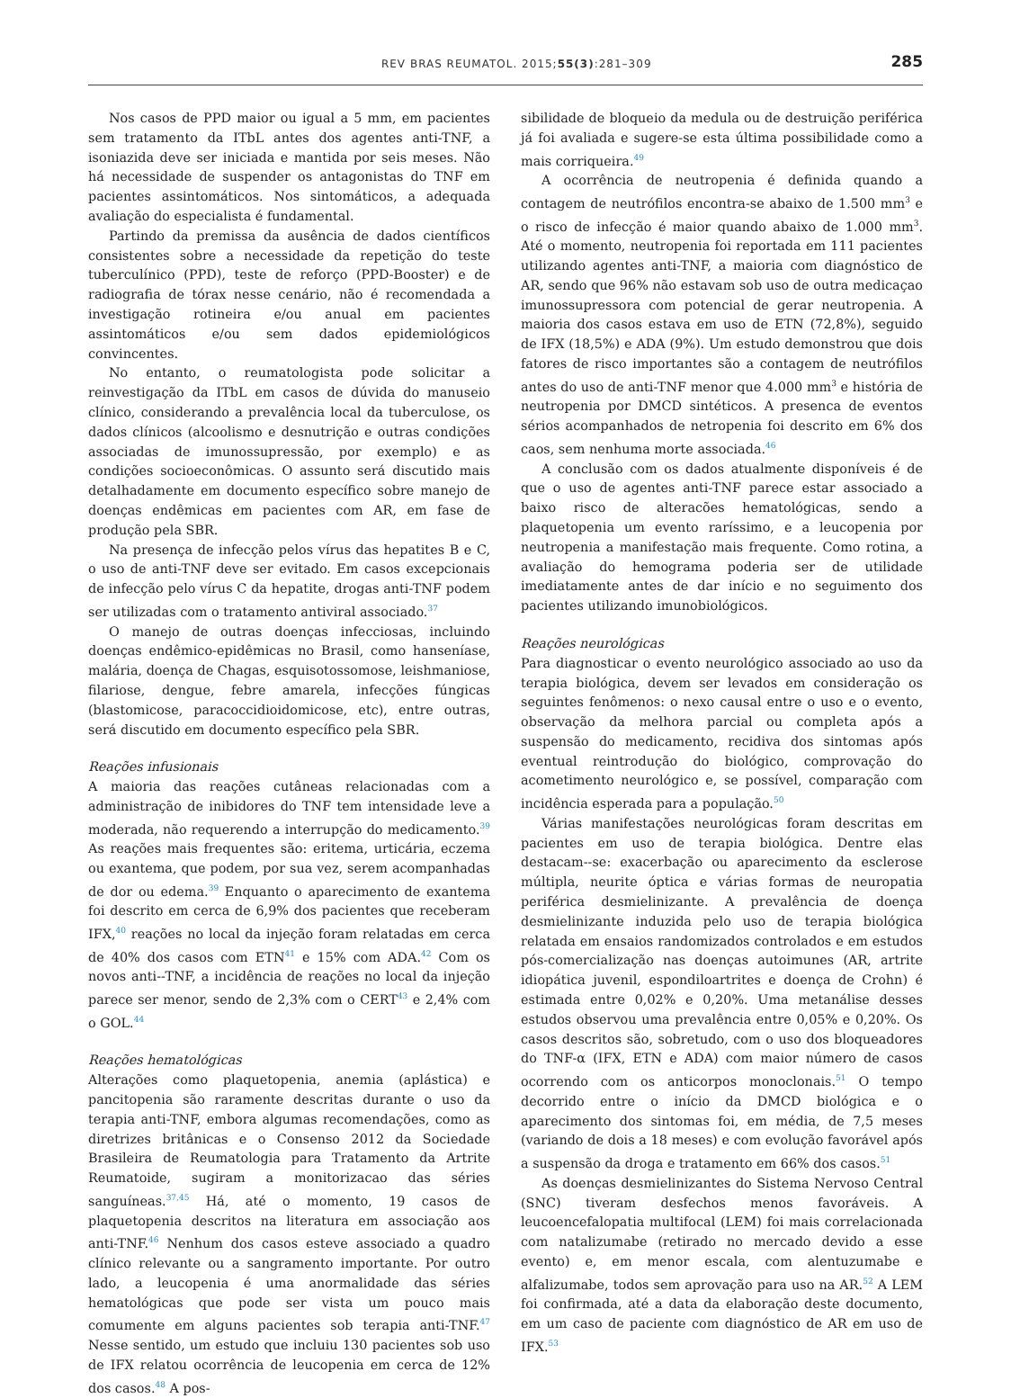REV BRAS REUMATOL. 2015;55(3):281–309 285
Nos casos de PPD maior ou igual a 5 mm, em pacientes sem tratamento da ITbL antes dos agentes anti-TNF, a isoniazida deve ser iniciada e mantida por seis meses. Não há necessidade de suspender os antagonistas do TNF em pacientes assintomáticos. Nos sintomáticos, a adequada avaliação do especialista é fundamental.
Partindo da premissa da ausência de dados científicos consistentes sobre a necessidade da repetição do teste tuberculínico (PPD), teste de reforço (PPD-Booster) e de radiografia de tórax nesse cenário, não é recomendada a investigação rotineira e/ou anual em pacientes assintomáticos e/ou sem dados epidemiológicos convincentes.
No entanto, o reumatologista pode solicitar a reinvestigação da ITbL em casos de dúvida do manuseio clínico, considerando a prevalência local da tuberculose, os dados clínicos (alcoolismo e desnutrição e outras condições associadas de imunossupressão, por exemplo) e as condições socioeconômicas. O assunto será discutido mais detalhadamente em documento específico sobre manejo de doenças endêmicas em pacientes com AR, em fase de produção pela SBR.
Na presença de infecção pelos vírus das hepatites B e C, o uso de anti-TNF deve ser evitado. Em casos excepcionais de infecção pelo vírus C da hepatite, drogas anti-TNF podem ser utilizadas com o tratamento antiviral associado.<sup>37</sup>
O manejo de outras doenças infecciosas, incluindo doenças endêmico-epidêmicas no Brasil, como hanseníase, malária, doença de Chagas, esquisotossomose, leishmaniose, filariose, dengue, febre amarela, infecções fúngicas (blastomicose, paracoccidioidomicose, etc), entre outras, será discutido em documento específico pela SBR.
Reações infusionais
A maioria das reações cutâneas relacionadas com a administração de inibidores do TNF tem intensidade leve a moderada, não requerendo a interrupção do medicamento.<sup>39</sup> As reações mais frequentes são: eritema, urticária, eczema ou exantema, que podem, por sua vez, serem acompanhadas de dor ou edema.<sup>39</sup> Enquanto o aparecimento de exantema foi descrito em cerca de 6,9% dos pacientes que receberam IFX,<sup>40</sup> reações no local da injeção foram relatadas em cerca de 40% dos casos com ETN<sup>41</sup> e 15% com ADA.<sup>42</sup> Com os novos anti--TNF, a incidência de reações no local da injeção parece ser menor, sendo de 2,3% com o CERT<sup>43</sup> e 2,4% com o GOL.<sup>44</sup>
Reações hematológicas
Alterações como plaquetopenia, anemia (aplástica) e pancitopenia são raramente descritas durante o uso da terapia anti-TNF, embora algumas recomendações, como as diretrizes britânicas e o Consenso 2012 da Sociedade Brasileira de Reumatologia para Tratamento da Artrite Reumatoide, sugiram a monitorizacao das séries sanguíneas.<sup>37,45</sup> Há, até o momento, 19 casos de plaquetopenia descritos na literatura em associação aos anti-TNF.<sup>46</sup> Nenhum dos casos esteve associado a quadro clínico relevante ou a sangramento importante. Por outro lado, a leucopenia é uma anormalidade das séries hematológicas que pode ser vista um pouco mais comumente em alguns pacientes sob terapia anti-TNF.<sup>47</sup> Nesse sentido, um estudo que incluiu 130 pacientes sob uso de IFX relatou ocorrência de leucopenia em cerca de 12% dos casos.<sup>48</sup> A pos-
sibilidade de bloqueio da medula ou de destruição periférica já foi avaliada e sugere-se esta última possibilidade como a mais corriqueira.<sup>49</sup>
A ocorrência de neutropenia é definida quando a contagem de neutrófilos encontra-se abaixo de 1.500 mm<sup>3</sup> e o risco de infecção é maior quando abaixo de 1.000 mm<sup>3</sup>. Até o momento, neutropenia foi reportada em 111 pacientes utilizando agentes anti-TNF, a maioria com diagnóstico de AR, sendo que 96% não estavam sob uso de outra medicaçao imunossupressora com potencial de gerar neutropenia. A maioria dos casos estava em uso de ETN (72,8%), seguido de IFX (18,5%) e ADA (9%). Um estudo demonstrou que dois fatores de risco importantes são a contagem de neutrófilos antes do uso de anti-TNF menor que 4.000 mm<sup>3</sup> e história de neutropenia por DMCD sintéticos. A presenca de eventos sérios acompanhados de netropenia foi descrito em 6% dos caos, sem nenhuma morte associada.<sup>46</sup>
A conclusão com os dados atualmente disponíveis é de que o uso de agentes anti-TNF parece estar associado a baixo risco de alteracões hematológicas, sendo a plaquetopenia um evento raríssimo, e a leucopenia por neutropenia a manifestação mais frequente. Como rotina, a avaliação do hemograma poderia ser de utilidade imediatamente antes de dar início e no seguimento dos pacientes utilizando imunobiológicos.
Reações neurológicas
Para diagnosticar o evento neurológico associado ao uso da terapia biológica, devem ser levados em consideração os seguintes fenômenos: o nexo causal entre o uso e o evento, observação da melhora parcial ou completa após a suspensão do medicamento, recidiva dos sintomas após eventual reintrodução do biológico, comprovação do acometimento neurológico e, se possível, comparação com incidência esperada para a população.<sup>50</sup>
Várias manifestações neurológicas foram descritas em pacientes em uso de terapia biológica. Dentre elas destacam--se: exacerbação ou aparecimento da esclerose múltipla, neurite óptica e várias formas de neuropatia periférica desmielinizante. A prevalência de doença desmielinizante induzida pelo uso de terapia biológica relatada em ensaios randomizados controlados e em estudos pós-comercialização nas doenças autoimunes (AR, artrite idiopática juvenil, espondiloartrites e doença de Crohn) é estimada entre 0,02% e 0,20%. Uma metanálise desses estudos observou uma prevalência entre 0,05% e 0,20%. Os casos descritos são, sobretudo, com o uso dos bloqueadores do TNF-α (IFX, ETN e ADA) com maior número de casos ocorrendo com os anticorpos monoclonais.<sup>51</sup> O tempo decorrido entre o início da DMCD biológica e o aparecimento dos sintomas foi, em média, de 7,5 meses (variando de dois a 18 meses) e com evolução favorável após a suspensão da droga e tratamento em 66% dos casos.<sup>51</sup>
As doenças desmielinizantes do Sistema Nervoso Central (SNC) tiveram desfechos menos favoráveis. A leucoencefalopatia multifocal (LEM) foi mais correlacionada com natalizumabe (retirado no mercado devido a esse evento) e, em menor escala, com alentuzumabe e alfalizumabe, todos sem aprovação para uso na AR.<sup>52</sup> A LEM foi confirmada, até a data da elaboração deste documento, em um caso de paciente com diagnóstico de AR em uso de IFX.<sup>53</sup>